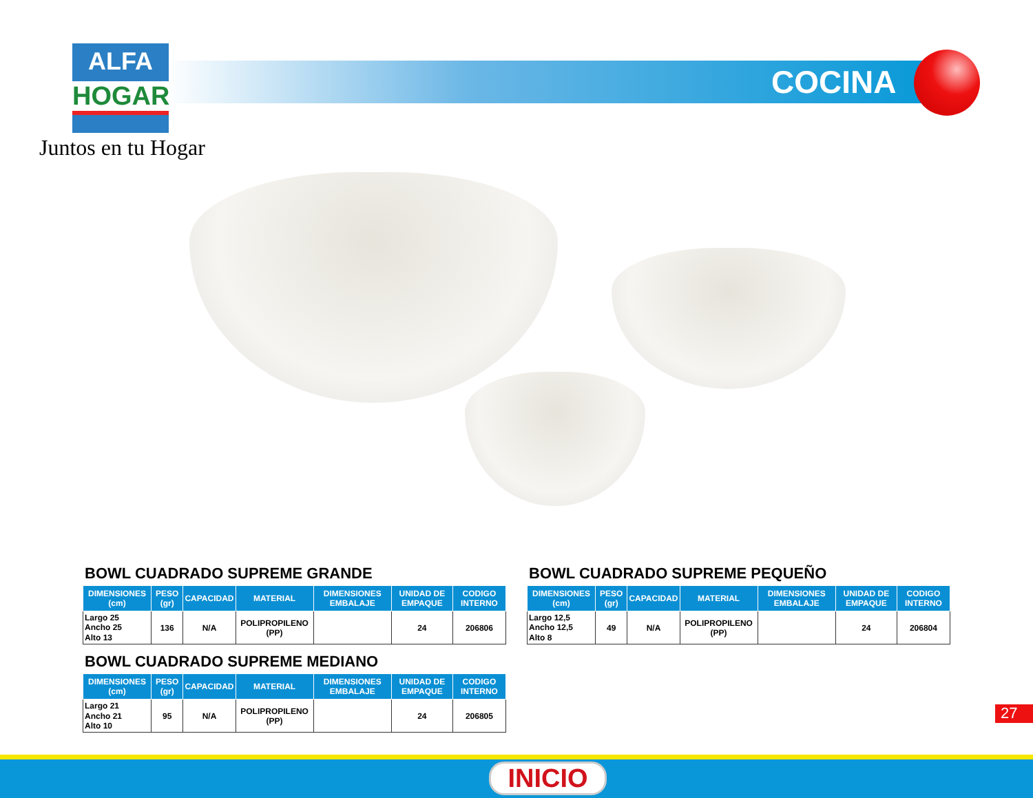ALFA
HOGAR
Juntos en tu Hogar
COCINA
BOWL CUADRADO SUPREME GRANDE
| DIMENSIONES (cm) | PESO (gr) | CAPACIDAD | MATERIAL | DIMENSIONES EMBALAJE | UNIDAD DE EMPAQUE | CODIGO INTERNO |
| --- | --- | --- | --- | --- | --- | --- |
| Largo 25 Ancho 25 Alto 13 | 136 | N/A | POLIPROPILENO (PP) | | 24 | 206806 |
BOWL CUADRADO SUPREME MEDIANO
| DIMENSIONES (cm) | PESO (gr) | CAPACIDAD | MATERIAL | DIMENSIONES EMBALAJE | UNIDAD DE EMPAQUE | CODIGO INTERNO |
| --- | --- | --- | --- | --- | --- | --- |
| Largo 21 Ancho 21 Alto 10 | 95 | N/A | POLIPROPILENO (PP) | | 24 | 206805 |
BOWL CUADRADO SUPREME PEQUEÑO
| DIMENSIONES (cm) | PESO (gr) | CAPACIDAD | MATERIAL | DIMENSIONES EMBALAJE | UNIDAD DE EMPAQUE | CODIGO INTERNO |
| --- | --- | --- | --- | --- | --- | --- |
| Largo 12,5 Ancho 12,5 Alto 8 | 49 | N/A | POLIPROPILENO (PP) | | 24 | 206804 |
27
INICIO